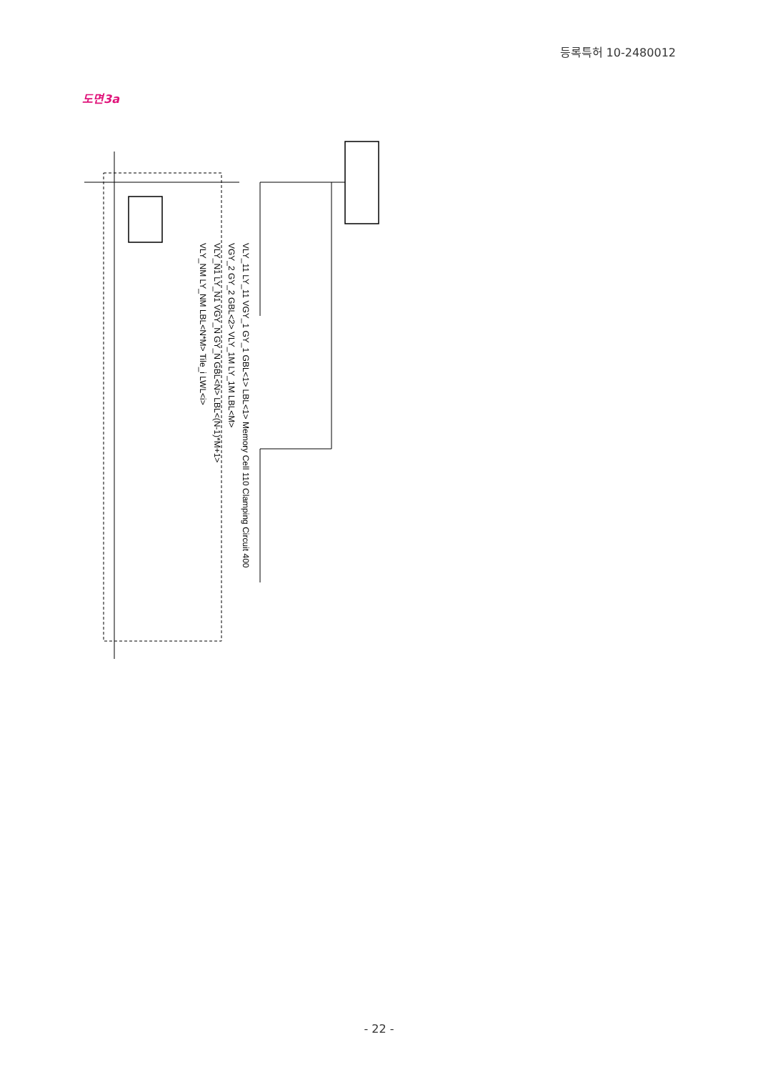등록특허 10-2480012
도면3a
VLY_11 LY_11 VGY_1 GY_1 GBL<1> LBL<1> Memory Cell 110 Clamping Circuit 400
VGY_2 GY_2 GBL<2> VLY_1M LY_1M LBL<M>
VLY_N1 LY_N1 VGY_N GY_N GBL<N> LBL<(N-1)*M+1>
VLY_NM LY_NM LBL<N*M> Tile_i LWL<i>
- 22 -